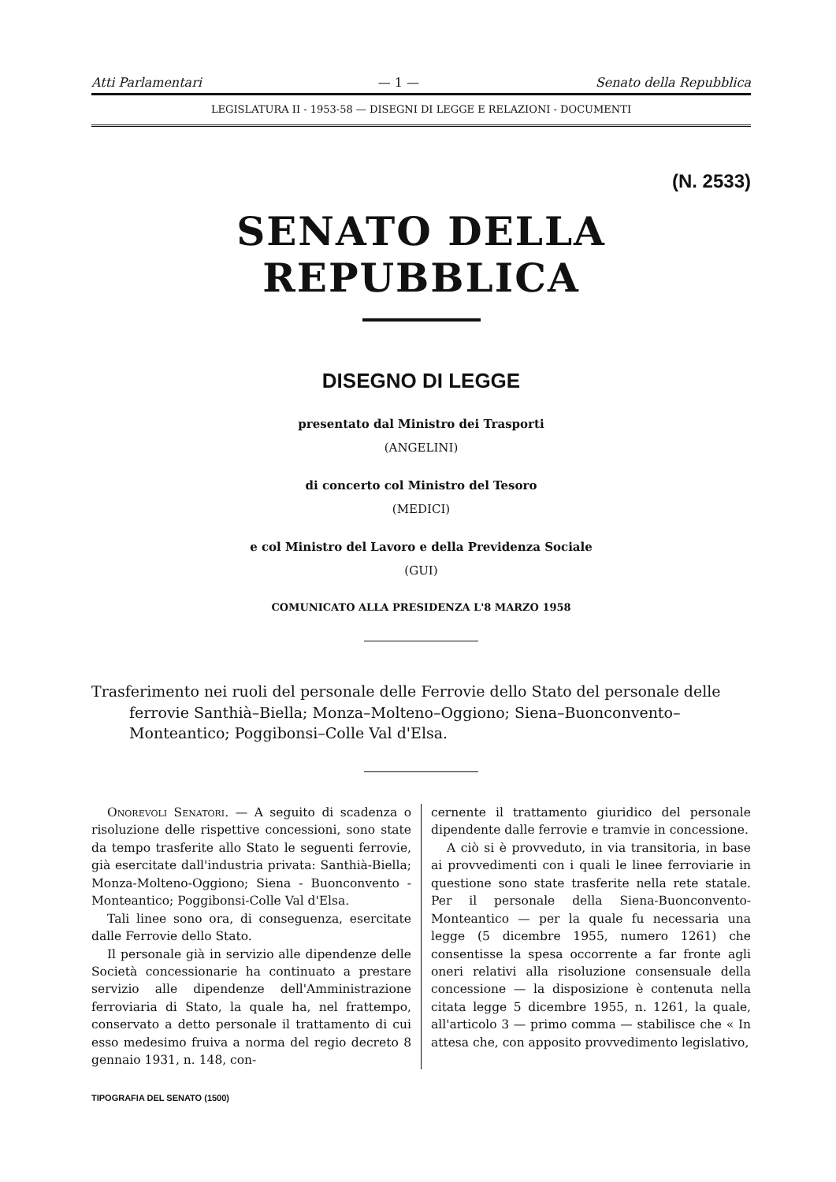Atti Parlamentari — 1 — Senato della Repubblica
LEGISLATURA II - 1953-58 — DISEGNI DI LEGGE E RELAZIONI - DOCUMENTI
(N. 2533)
SENATO DELLA REPUBBLICA
DISEGNO DI LEGGE
presentato dal Ministro dei Trasporti
(ANGELINI)
di concerto col Ministro del Tesoro
(MEDICI)
e col Ministro del Lavoro e della Previdenza Sociale
(GUI)
COMUNICATO ALLA PRESIDENZA L'8 MARZO 1958
Trasferimento nei ruoli del personale delle Ferrovie dello Stato del personale delle ferrovie Santhià–Biella; Monza–Molteno–Oggiono; Siena–Buonconvento–Monteantico; Poggibonsi–Colle Val d'Elsa.
Onorevoli Senatori. — A seguito di scadenza o risoluzione delle rispettive concessioni, sono state da tempo trasferite allo Stato le seguenti ferrovie, già esercitate dall'industria privata: Santhià-Biella; Monza-Molteno-Oggiono; Siena - Buonconvento - Monteantico; Poggibonsi-Colle Val d'Elsa.
Tali linee sono ora, di conseguenza, esercitate dalle Ferrovie dello Stato.
Il personale già in servizio alle dipendenze delle Società concessionarie ha continuato a prestare servizio alle dipendenze dell'Amministrazione ferroviaria di Stato, la quale ha, nel frattempo, conservato a detto personale il trattamento di cui esso medesimo fruiva a norma del regio decreto 8 gennaio 1931, n. 148, con-
cernente il trattamento giuridico del personale dipendente dalle ferrovie e tramvie in concessione.
A ciò si è provveduto, in via transitoria, in base ai provvedimenti con i quali le linee ferroviarie in questione sono state trasferite nella rete statale. Per il personale della Siena-Buonconvento-Monteantico — per la quale fu necessaria una legge (5 dicembre 1955, numero 1261) che consentisse la spesa occorrente a far fronte agli oneri relativi alla risoluzione consensuale della concessione — la disposizione è contenuta nella citata legge 5 dicembre 1955, n. 1261, la quale, all'articolo 3 — primo comma — stabilisce che « In attesa che, con apposito provvedimento legislativo,
TIPOGRAFIA DEL SENATO (1500)